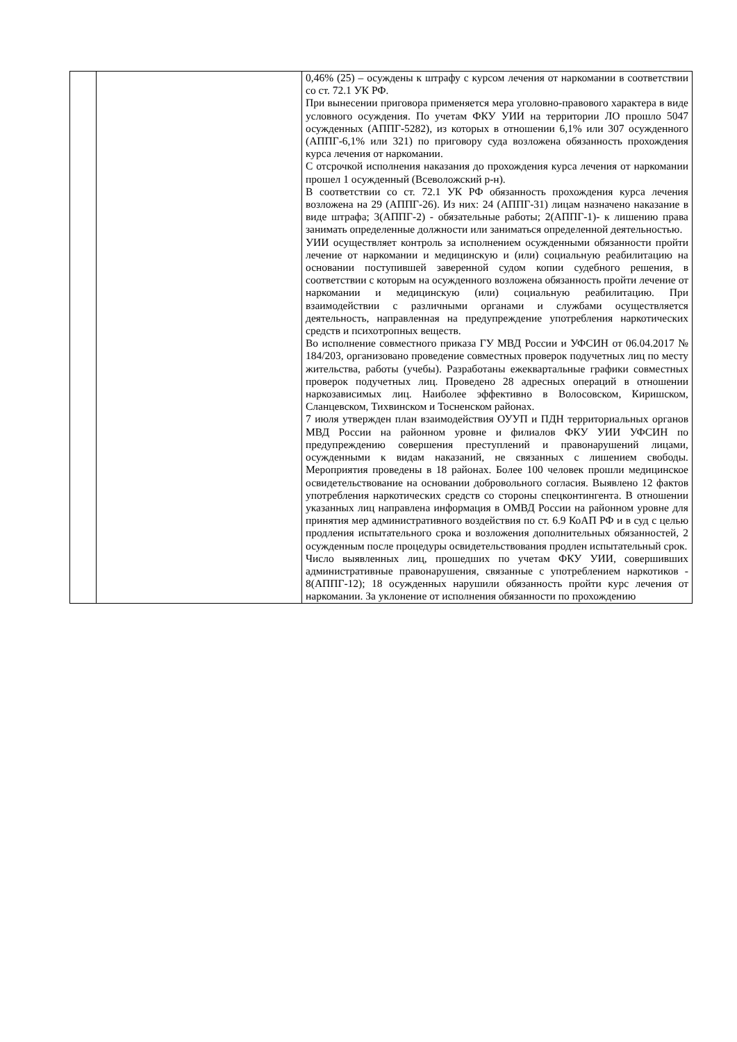| | | 0,46% (25) – осуждены к штрафу с курсом лечения от наркомании в соответствии со ст. 72.1 УК РФ. При вынесении приговора применяется мера уголовно-правового характера в виде условного осуждения. По учетам ФКУ УИИ на территории ЛО прошло 5047 осужденных (АППГ-5282), из которых в отношении 6,1% или 307 осужденного (АППГ-6,1% или 321) по приговору суда возложена обязанность прохождения курса лечения от наркомании. С отсрочкой исполнения наказания до прохождения курса лечения от наркомании прошел 1 осужденный (Всеволожский р-н). В соответствии со ст. 72.1 УК РФ обязанность прохождения курса лечения возложена на 29 (АППГ-26). Из них: 24 (АППГ-31) лицам назначено наказание в виде штрафа; 3(АППГ-2) - обязательные работы; 2(АППГ-1)- к лишению права занимать определенные должности или заниматься определенной деятельностью. УИИ осуществляет контроль за исполнением осужденными обязанности пройти лечение от наркомании и медицинскую и (или) социальную реабилитацию на основании поступившей заверенной судом копии судебного решения, в соответствии с которым на осужденного возложена обязанность пройти лечение от наркомании и медицинскую (или) социальную реабилитацию. При взаимодействии с различными органами и службами осуществляется деятельность, направленная на предупреждение употребления наркотических средств и психотропных веществ. Во исполнение совместного приказа ГУ МВД России и УФСИН от 06.04.2017 № 184/203, организовано проведение совместных проверок подучетных лиц по месту жительства, работы (учебы). Разработаны ежеквартальные графики совместных проверок подучетных лиц. Проведено 28 адресных операций в отношении наркозависимых лиц. Наиболее эффективно в Волосовском, Киришском, Сланцевском, Тихвинском и Тосненском районах. 7 июля утвержден план взаимодействия ОУУП и ПДН территориальных органов МВД России на районном уровне и филиалов ФКУ УИИ УФСИН по предупреждению совершения преступлений и правонарушений лицами, осужденными к видам наказаний, не связанных с лишением свободы. Мероприятия проведены в 18 районах. Более 100 человек прошли медицинское освидетельствование на основании добровольного согласия. Выявлено 12 фактов употребления наркотических средств со стороны спецконтингента. В отношении указанных лиц направлена информация в ОМВД России на районном уровне для принятия мер административного воздействия по ст. 6.9 КоАП РФ и в суд с целью продления испытательного срока и возложения дополнительных обязанностей, 2 осужденным после процедуры освидетельствования продлен испытательный срок. Число выявленных лиц, прошедших по учетам ФКУ УИИ, совершивших административные правонарушения, связанные с употреблением наркотиков - 8(АППГ-12); 18 осужденных нарушили обязанность пройти курс лечения от наркомании. За уклонение от исполнения обязанности по прохождению |